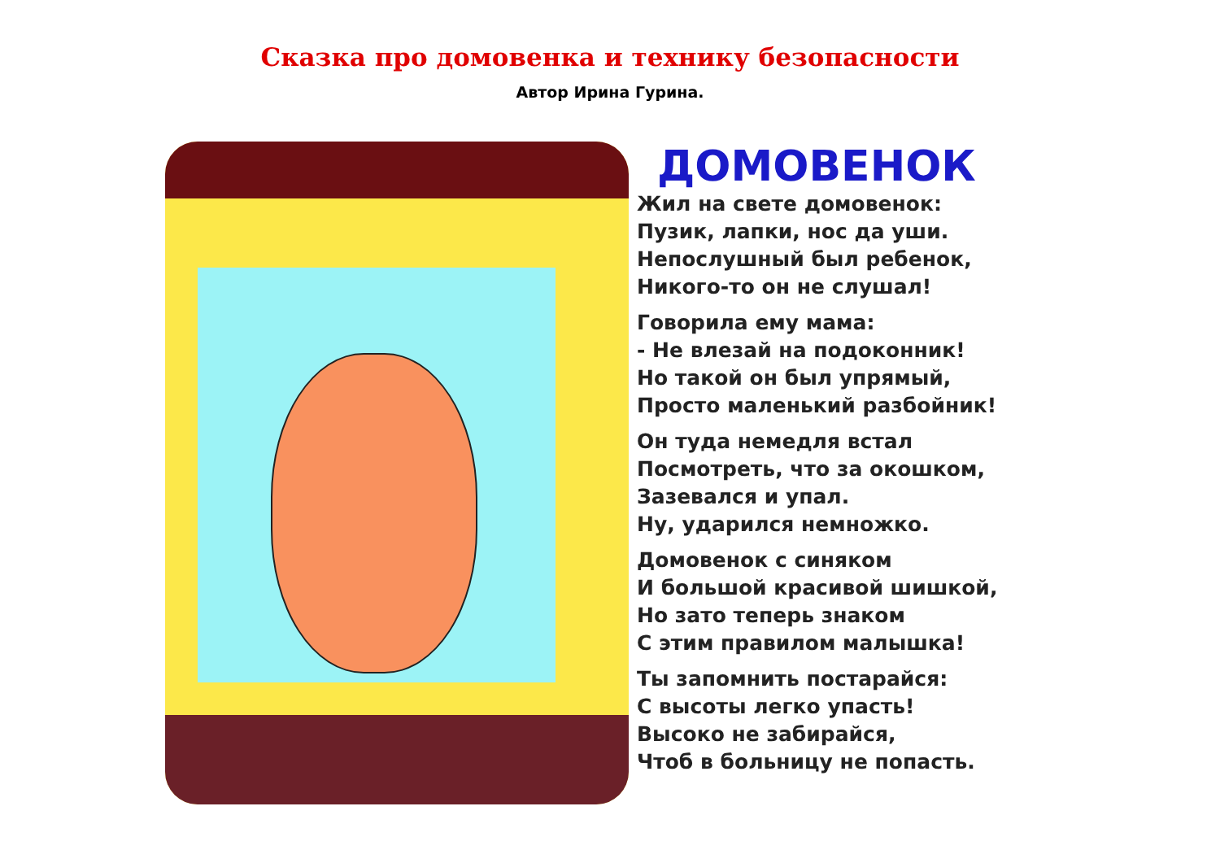Сказка про домовенка и технику безопасности
Автор Ирина Гурина.
ДОМОВЕНОК
Жил на свете домовенок:
Пузик, лапки, нос да уши.
Непослушный был ребенок,
Никого-то он не слушал!
Говорила ему мама:
- Не влезай на подоконник!
Но такой он был упрямый,
Просто маленький разбойник!
Он туда немедля встал
Посмотреть, что за окошком,
Зазевался и упал.
Ну, ударился немножко.
Домовенок с синяком
И большой красивой шишкой,
Но зато теперь знаком
С этим правилом малышка!
Ты запомнить постарайся:
С высоты легко упасть!
Высоко не забирайся,
Чтоб в больницу не попасть.